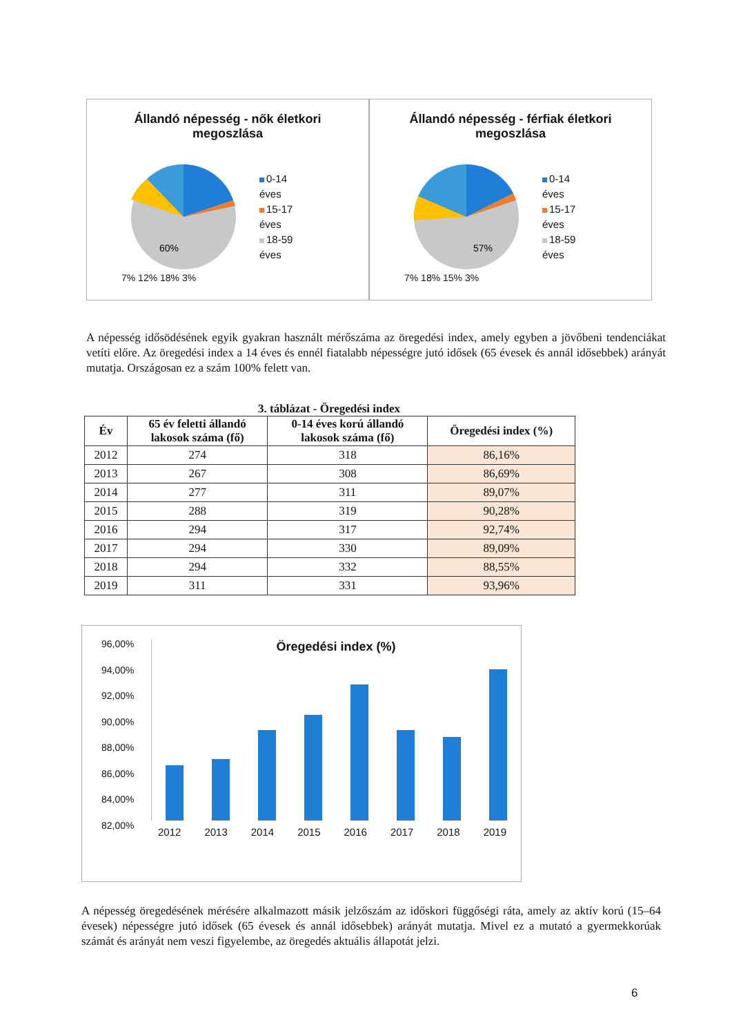Állandó népesség - nők életkori
megoszlása
60%
0-14
éves
15-17
éves
18-59
éves
7% 12% 18% 3%
Állandó népesség - férfiak életkori
megoszlása
57%
0-14
éves
15-17
éves
18-59
éves
7% 18% 15% 3%
A népesség idősödésének egyik gyakran használt mérőszáma az öregedési index, amely egyben a jövőbeni tendenciákat vetíti előre. Az öregedési index a 14 éves és ennél fiatalabb népességre jutó idősek (65 évesek és annál idősebbek) arányát mutatja. Országosan ez a szám 100% felett van.
3. táblázat - Öregedési index
| Év | 65 év feletti állandó lakosok száma (fő) | 0-14 éves korú állandó lakosok száma (fő) | Öregedési index (%) |
| --- | --- | --- | --- |
| 2012 | 274 | 318 | 86,16% |
| 2013 | 267 | 308 | 86,69% |
| 2014 | 277 | 311 | 89,07% |
| 2015 | 288 | 319 | 90,28% |
| 2016 | 294 | 317 | 92,74% |
| 2017 | 294 | 330 | 89,09% |
| 2018 | 294 | 332 | 88,55% |
| 2019 | 311 | 331 | 93,96% |
96,00%
94,00%
92,00%
90,00%
88,00%
86,00%
84,00%
82,00%
Öregedési index (%)
2012 2013 2014 2015 2016 2017 2018 2019
A népesség öregedésének mérésére alkalmazott másik jelzőszám az időskori függőségi ráta, amely az aktív korú (15–64 évesek) népességre jutó idősek (65 évesek és annál idősebbek) arányát mutatja. Mivel ez a mutató a gyermekkorúak számát és arányát nem veszi figyelembe, az öregedés aktuális állapotát jelzi.
6